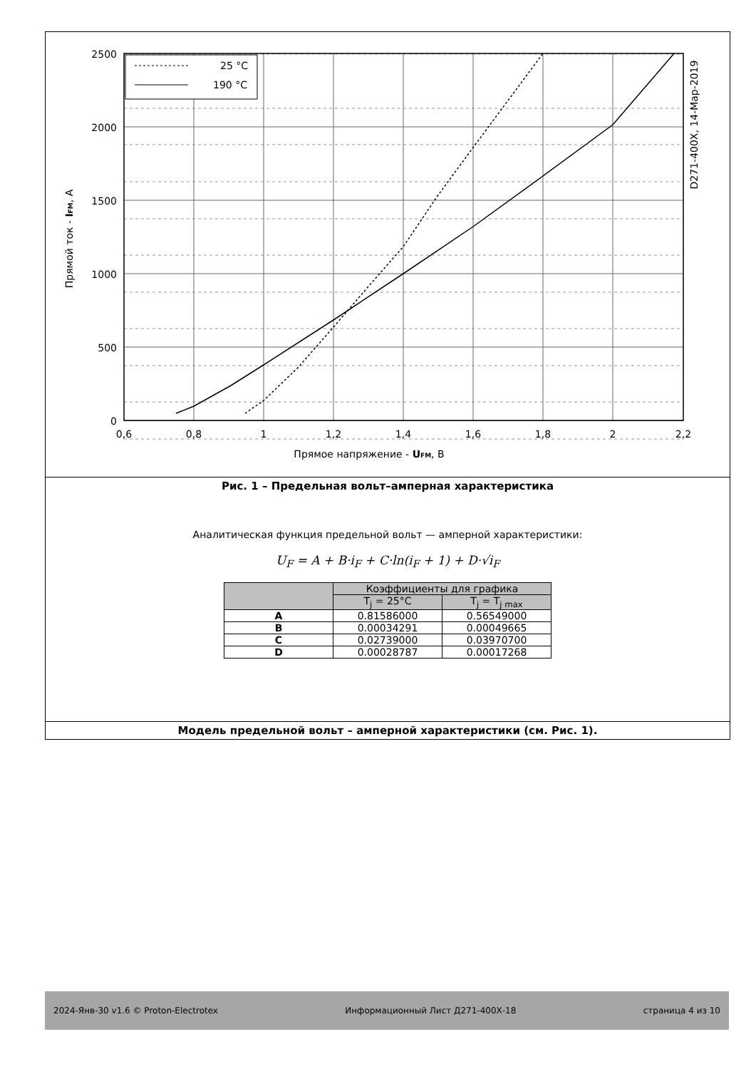25 °C
190 °C
2500
2000
1500
1000
500
0
0,6
0,8
1
1,2
1,4
1,6
1,8
2
2,2
Прямое напряжение - UFM, В
Прямой ток - IFM, А
D271-400X, 14-Мар-2019
Рис. 1 – Предельная вольт–амперная характеристика
Аналитическая функция предельной вольт — амперной характеристики:
U<sub>F</sub> = A + B·i<sub>F</sub> + C·ln(i<sub>F</sub> + 1) + D·√i<sub>F</sub>
| | Коэффициенты для графика | |
| --- | --- | --- |
| | T<sub>j</sub> = 25°C | T<sub>j</sub> = T<sub>j max</sub> |
| A | 0.81586000 | 0.56549000 |
| B | 0.00034291 | 0.00049665 |
| C | 0.02739000 | 0.03970700 |
| D | 0.00028787 | 0.00017268 |
Модель предельной вольт – амперной характеристики (см. Рис. 1).
2024-Янв-30 v1.6 © Proton-Electrotex Информационный Лист Д271-400Х-18 страница 4 из 10